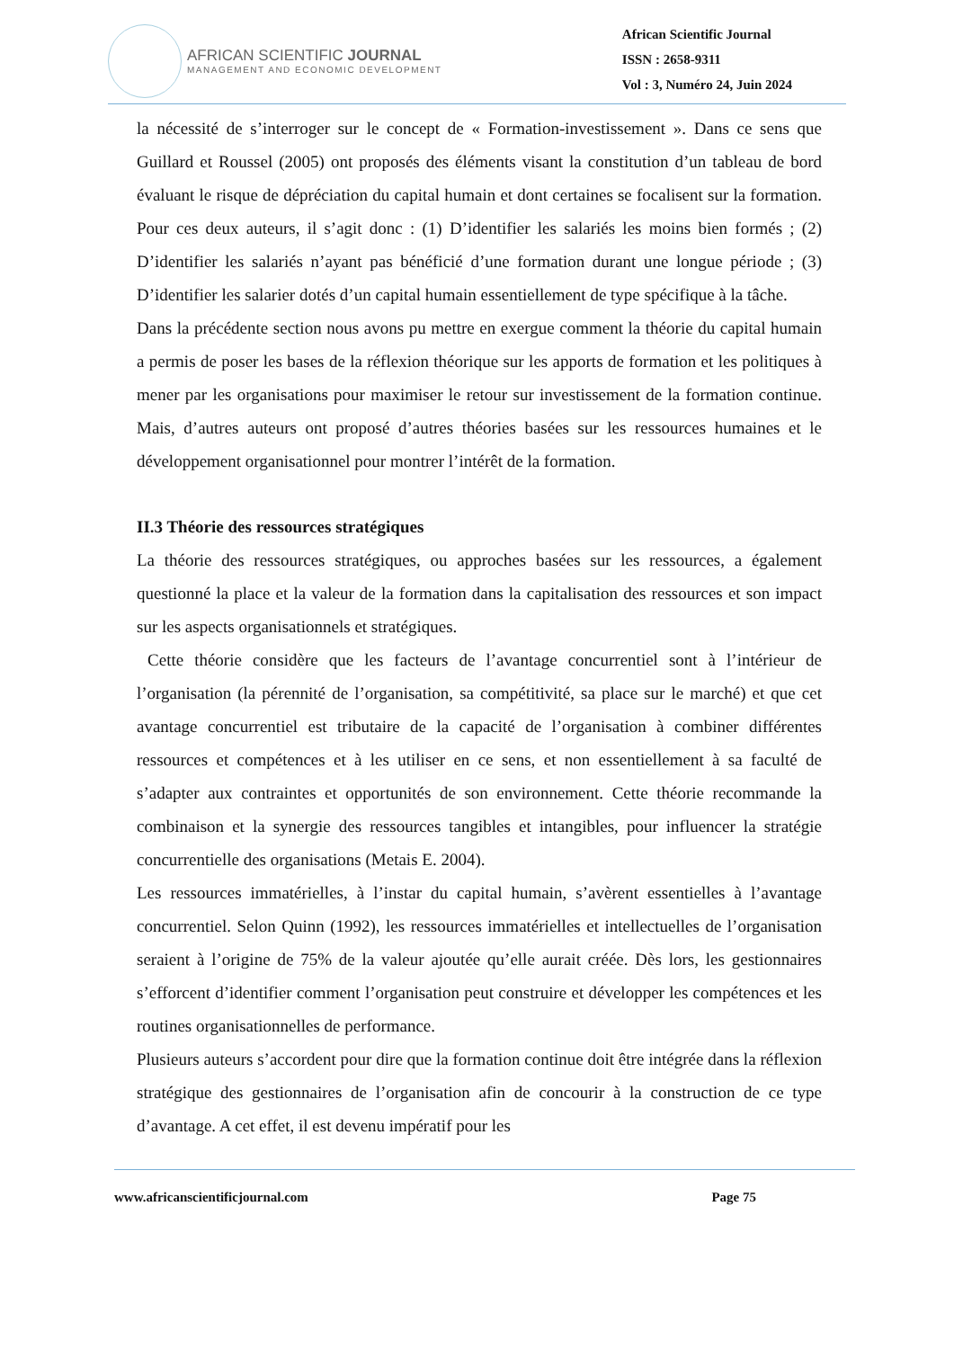AFRICAN SCIENTIFIC JOURNAL
MANAGEMENT AND ECONOMIC DEVELOPMENT
African Scientific Journal
ISSN : 2658-9311
Vol : 3, Numéro 24, Juin 2024
la nécessité de s’interroger sur le concept de « Formation-investissement ». Dans ce sens que Guillard et Roussel (2005) ont proposés des éléments visant la constitution d’un tableau de bord évaluant le risque de dépréciation du capital humain et dont certaines se focalisent sur la formation. Pour ces deux auteurs, il s’agit donc : (1) D’identifier les salariés les moins bien formés ; (2) D’identifier les salariés n’ayant pas bénéficié d’une formation durant une longue période ; (3) D’identifier les salarier dotés d’un capital humain essentiellement de type spécifique à la tâche.
Dans la précédente section nous avons pu mettre en exergue comment la théorie du capital humain a permis de poser les bases de la réflexion théorique sur les apports de formation et les politiques à mener par les organisations pour maximiser le retour sur investissement de la formation continue. Mais, d’autres auteurs ont proposé d’autres théories basées sur les ressources humaines et le développement organisationnel pour montrer l’intérêt de la formation.
II.3 Théorie des ressources stratégiques
La théorie des ressources stratégiques, ou approches basées sur les ressources, a également questionné la place et la valeur de la formation dans la capitalisation des ressources et son impact sur les aspects organisationnels et stratégiques.
Cette théorie considère que les facteurs de l’avantage concurrentiel sont à l’intérieur de l’organisation (la pérennité de l’organisation, sa compétitivité, sa place sur le marché) et que cet avantage concurrentiel est tributaire de la capacité de l’organisation à combiner différentes ressources et compétences et à les utiliser en ce sens, et non essentiellement à sa faculté de s’adapter aux contraintes et opportunités de son environnement. Cette théorie recommande la combinaison et la synergie des ressources tangibles et intangibles, pour influencer la stratégie concurrentielle des organisations (Metais E. 2004).
Les ressources immatérielles, à l’instar du capital humain, s’avèrent essentielles à l’avantage concurrentiel. Selon Quinn (1992), les ressources immatérielles et intellectuelles de l’organisation seraient à l’origine de 75% de la valeur ajoutée qu’elle aurait créée. Dès lors, les gestionnaires s’efforcent d’identifier comment l’organisation peut construire et développer les compétences et les routines organisationnelles de performance.
Plusieurs auteurs s’accordent pour dire que la formation continue doit être intégrée dans la réflexion stratégique des gestionnaires de l’organisation afin de concourir à la construction de ce type d’avantage. A cet effet, il est devenu impératif pour les
www.africanscientificjournal.com Page 75